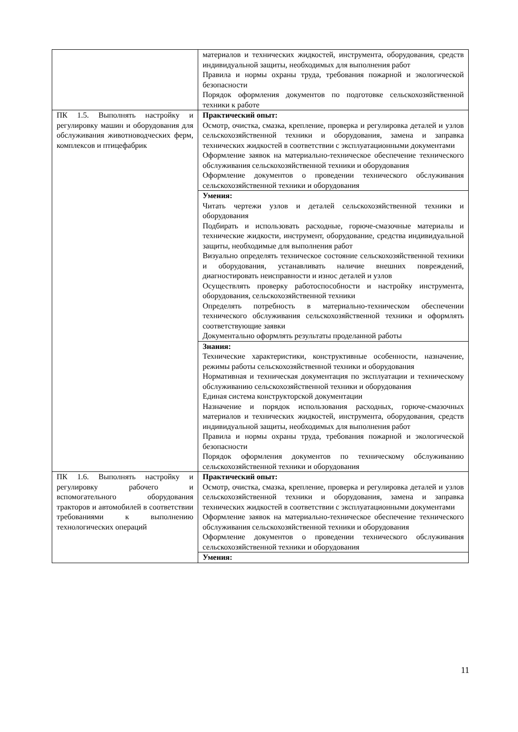| | материалов и технических жидкостей, инструмента, оборудования, средств индивидуальной защиты, необходимых для выполнения работ Правила и нормы охраны труда, требования пожарной и экологической безопасности Порядок оформления документов по подготовке сельскохозяйственной техники к работе |
| ПК 1.5. Выполнять настройку и регулировку машин и оборудования для обслуживания животноводческих ферм, комплексов и птицефабрик | Практический опыт: Осмотр, очистка, смазка, крепление, проверка и регулировка деталей и узлов сельскохозяйственной техники и оборудования, замена и заправка технических жидкостей в соответствии с эксплуатационными документами Оформление заявок на материально-техническое обеспечение технического обслуживания сельскохозяйственной техники и оборудования Оформление документов о проведении технического обслуживания сельскохозяйственной техники и оборудования |
| | Умения: Читать чертежи узлов и деталей сельскохозяйственной техники и оборудования Подбирать и использовать расходные, горюче-смазочные материалы и технические жидкости, инструмент, оборудование, средства индивидуальной защиты, необходимые для выполнения работ Визуально определять техническое состояние сельскохозяйственной техники и оборудования, устанавливать наличие внешних повреждений, диагностировать неисправности и износ деталей и узлов Осуществлять проверку работоспособности и настройку инструмента, оборудования, сельскохозяйственной техники Определять потребность в материально-техническом обеспечении технического обслуживания сельскохозяйственной техники и оформлять соответствующие заявки Документально оформлять результаты проделанной работы |
| | Знания: Технические характеристики, конструктивные особенности, назначение, режимы работы сельскохозяйственной техники и оборудования Нормативная и техническая документация по эксплуатации и техническому обслуживанию сельскохозяйственной техники и оборудования Единая система конструкторской документации Назначение и порядок использования расходных, горюче-смазочных материалов и технических жидкостей, инструмента, оборудования, средств индивидуальной защиты, необходимых для выполнения работ Правила и нормы охраны труда, требования пожарной и экологической безопасности Порядок оформления документов по техническому обслуживанию сельскохозяйственной техники и оборудования |
| ПК 1.6. Выполнять настройку и регулировку рабочего и вспомогательного оборудования тракторов и автомобилей в соответствии требованиями к выполнению технологических операций | Практический опыт: Осмотр, очистка, смазка, крепление, проверка и регулировка деталей и узлов сельскохозяйственной техники и оборудования, замена и заправка технических жидкостей в соответствии с эксплуатационными документами Оформление заявок на материально-техническое обеспечение технического обслуживания сельскохозяйственной техники и оборудования Оформление документов о проведении технического обслуживания сельскохозяйственной техники и оборудования |
| | Умения: |
11